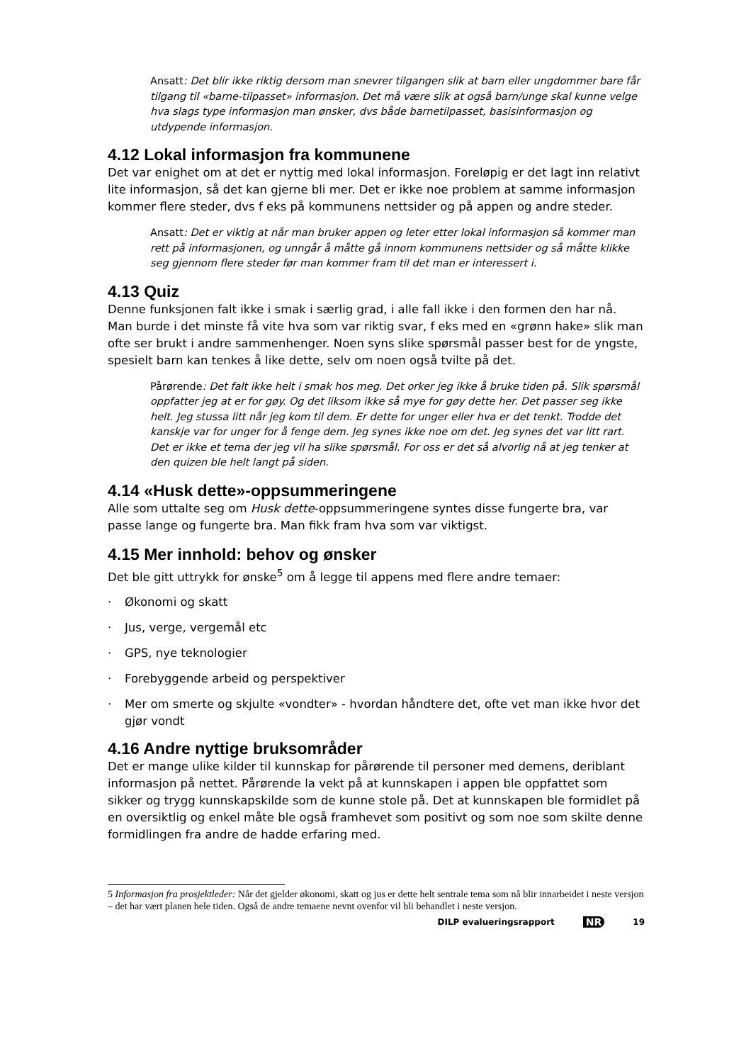Ansatt: Det blir ikke riktig dersom man snevrer tilgangen slik at barn eller ungdommer bare får tilgang til «barne-tilpasset» informasjon. Det må være slik at også barn/unge skal kunne velge hva slags type informasjon man ønsker, dvs både barnetilpasset, basisinformasjon og utdypende informasjon.
4.12 Lokal informasjon fra kommunene
Det var enighet om at det er nyttig med lokal informasjon. Foreløpig er det lagt inn relativt lite informasjon, så det kan gjerne bli mer. Det er ikke noe problem at samme informasjon kommer flere steder, dvs f eks på kommunens nettsider og på appen og andre steder.
Ansatt: Det er viktig at når man bruker appen og leter etter lokal informasjon så kommer man rett på informasjonen, og unngår å måtte gå innom kommunens nettsider og så måtte klikke seg gjennom flere steder før man kommer fram til det man er interessert i.
4.13 Quiz
Denne funksjonen falt ikke i smak i særlig grad, i alle fall ikke i den formen den har nå. Man burde i det minste få vite hva som var riktig svar, f eks med en «grønn hake» slik man ofte ser brukt i andre sammenhenger. Noen syns slike spørsmål passer best for de yngste, spesielt barn kan tenkes å like dette, selv om noen også tvilte på det.
Pårørende: Det falt ikke helt i smak hos meg. Det orker jeg ikke å bruke tiden på. Slik spørsmål oppfatter jeg at er for gøy. Og det liksom ikke så mye for gøy dette her. Det passer seg ikke helt. Jeg stussa litt når jeg kom til dem. Er dette for unger eller hva er det tenkt. Trodde det kanskje var for unger for å fenge dem. Jeg synes ikke noe om det. Jeg synes det var litt rart. Det er ikke et tema der jeg vil ha slike spørsmål. For oss er det så alvorlig nå at jeg tenker at den quizen ble helt langt på siden.
4.14 «Husk dette»-oppsummeringene
Alle som uttalte seg om Husk dette-oppsummeringene syntes disse fungerte bra, var passe lange og fungerte bra. Man fikk fram hva som var viktigst.
4.15 Mer innhold: behov og ønsker
Det ble gitt uttrykk for ønske<sup>5</sup> om å legge til appens med flere andre temaer:
· Økonomi og skatt
· Jus, verge, vergemål etc
· GPS, nye teknologier
· Forebyggende arbeid og perspektiver
· Mer om smerte og skjulte «vondter» - hvordan håndtere det, ofte vet man ikke hvor det gjør vondt
4.16 Andre nyttige bruksområder
Det er mange ulike kilder til kunnskap for pårørende til personer med demens, deriblant informasjon på nettet. Pårørende la vekt på at kunnskapen i appen ble oppfattet som sikker og trygg kunnskapskilde som de kunne stole på. Det at kunnskapen ble formidlet på en oversiktlig og enkel måte ble også framhevet som positivt og som noe som skilte denne formidlingen fra andre de hadde erfaring med.
5 Informasjon fra prosjektleder: Når det gjelder økonomi, skatt og jus er dette helt sentrale tema som nå blir innarbeidet i neste versjon – det har vært planen hele tiden. Også de andre temaene nevnt ovenfor vil bli behandlet i neste versjon.
DILP evalueringsrapport NR 19